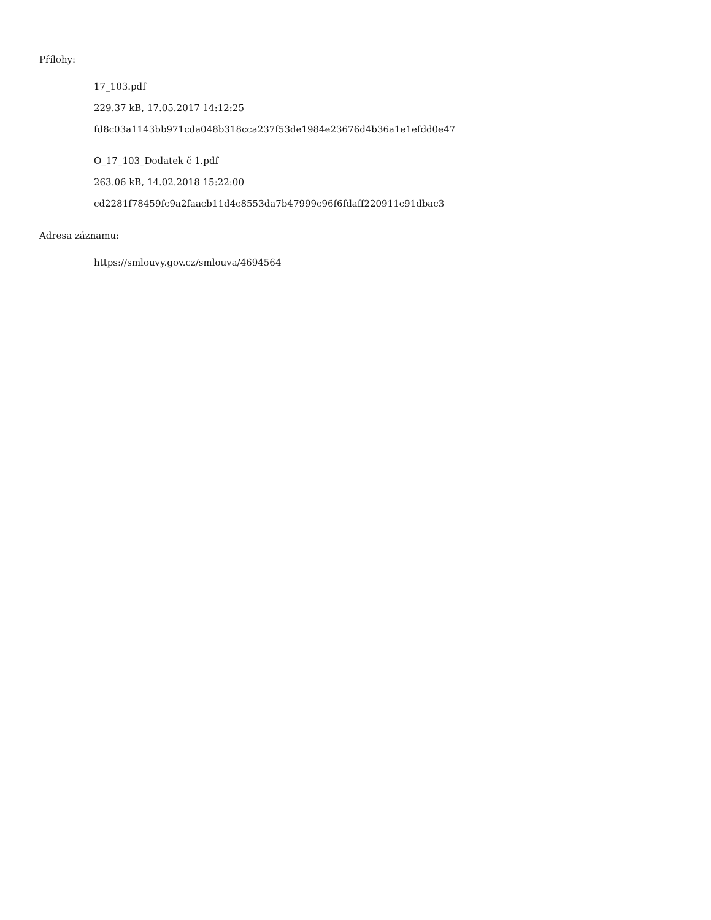Přílohy:
17_103.pdf
229.37 kB, 17.05.2017 14:12:25
fd8c03a1143bb971cda048b318cca237f53de1984e23676d4b36a1e1efdd0e47
O_17_103_Dodatek č 1.pdf
263.06 kB, 14.02.2018 15:22:00
cd2281f78459fc9a2faacb11d4c8553da7b47999c96f6fdaff220911c91dbac3
Adresa záznamu:
https://smlouvy.gov.cz/smlouva/4694564